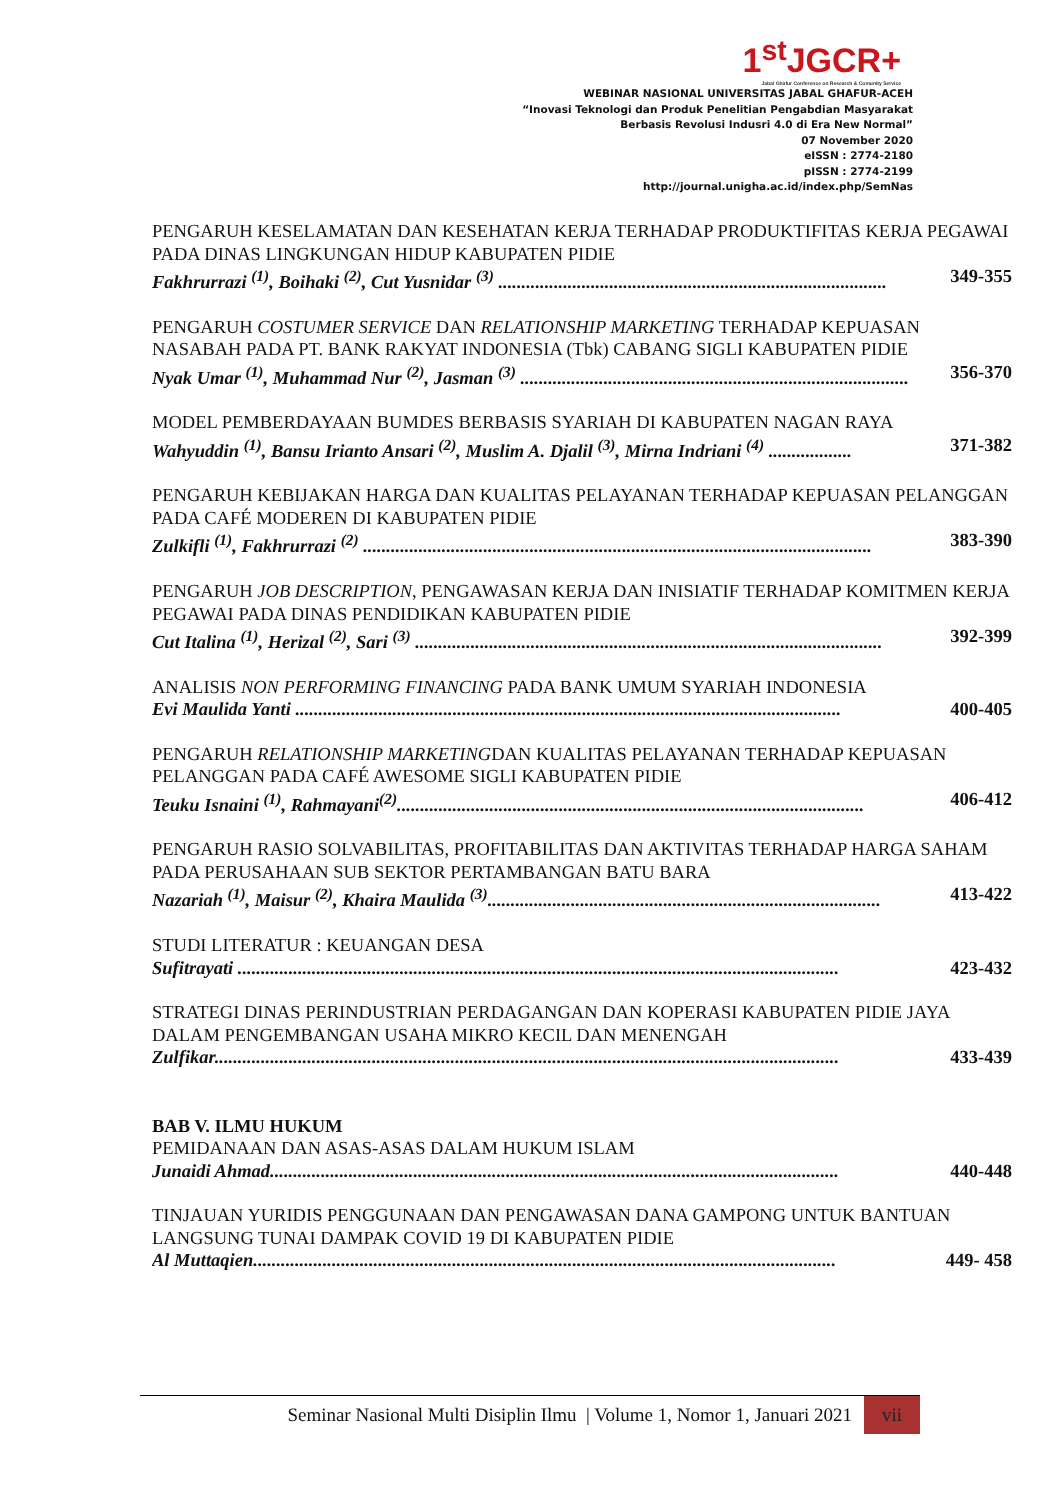1<sup>st</sup>JGCR+
Jabal Ghafur Conference on Research & Comunity Service
WEBINAR NASIONAL UNIVERSITAS JABAL GHAFUR-ACEH
“Inovasi Teknologi dan Produk Penelitian Pengabdian Masyarakat
Berbasis Revolusi Indusri 4.0 di Era New Normal”
07 November 2020
eISSN : 2774-2180
pISSN : 2774-2199
http://journal.unigha.ac.id/index.php/SemNas
PENGARUH KESELAMATAN DAN KESEHATAN KERJA TERHADAP PRODUKTIFITAS KERJA PEGAWAI PADA DINAS LINGKUNGAN HIDUP KABUPATEN PIDIE
Fakhrurrazi <sup>(1)</sup>, Boihaki <sup>(2)</sup>, Cut Yusnidar <sup>(3)</sup> .................................................................................... 349-355
PENGARUH COSTUMER SERVICE DAN RELATIONSHIP MARKETING TERHADAP KEPUASAN NASABAH PADA PT. BANK RAKYAT INDONESIA (Tbk) CABANG SIGLI KABUPATEN PIDIE
Nyak Umar <sup>(1)</sup>, Muhammad Nur <sup>(2)</sup>, Jasman <sup>(3)</sup> .................................................................................... 356-370
MODEL PEMBERDAYAAN BUMDES BERBASIS SYARIAH DI KABUPATEN NAGAN RAYA
Wahyuddin <sup>(1)</sup>, Bansu Irianto Ansari <sup>(2)</sup>, Muslim A. Djalil <sup>(3)</sup>, Mirna Indriani <sup>(4)</sup> .................. 371-382
PENGARUH KEBIJAKAN HARGA DAN KUALITAS PELAYANAN TERHADAP KEPUASAN PELANGGAN PADA CAFÉ MODEREN DI KABUPATEN PIDIE
Zulkifli <sup>(1)</sup>, Fakhrurrazi <sup>(2)</sup> .............................................................................................................. 383-390
PENGARUH JOB DESCRIPTION, PENGAWASAN KERJA DAN INISIATIF TERHADAP KOMITMEN KERJA PEGAWAI PADA DINAS PENDIDIKAN KABUPATEN PIDIE
Cut Italina <sup>(1)</sup>, Herizal <sup>(2)</sup>, Sari <sup>(3)</sup> ..................................................................................................... 392-399
ANALISIS NON PERFORMING FINANCING PADA BANK UMUM SYARIAH INDONESIA
Evi Maulida Yanti ...................................................................................................................... 400-405
PENGARUH RELATIONSHIP MARKETINGDAN KUALITAS PELAYANAN TERHADAP KEPUASAN PELANGGAN PADA CAFÉ AWESOME SIGLI KABUPATEN PIDIE
Teuku Isnaini <sup>(1)</sup>, Rahmayani<sup>(2)</sup>..................................................................................................... 406-412
PENGARUH RASIO SOLVABILITAS, PROFITABILITAS DAN AKTIVITAS TERHADAP HARGA SAHAM PADA PERUSAHAAN SUB SEKTOR PERTAMBANGAN BATU BARA
Nazariah <sup>(1)</sup>, Maisur <sup>(2)</sup>, Khaira Maulida <sup>(3)</sup>..................................................................................... 413-422
STUDI LITERATUR : KEUANGAN DESA
Sufitrayati .................................................................................................................................. 423-432
STRATEGI DINAS PERINDUSTRIAN PERDAGANGAN DAN KOPERASI KABUPATEN PIDIE JAYA DALAM PENGEMBANGAN USAHA MIKRO KECIL DAN MENENGAH
Zulfikar....................................................................................................................................... 433-439
BAB V. ILMU HUKUM
PEMIDANAAN DAN ASAS-ASAS DALAM HUKUM ISLAM
Junaidi Ahmad........................................................................................................................... 440-448
TINJAUAN YURIDIS PENGGUNAAN DAN PENGAWASAN DANA GAMPONG UNTUK BANTUAN LANGSUNG TUNAI DAMPAK COVID 19 DI KABUPATEN PIDIE
Al Muttaqien.............................................................................................................................. 449- 458
Seminar Nasional Multi Disiplin Ilmu | Volume 1, Nomor 1, Januari 2021 vii